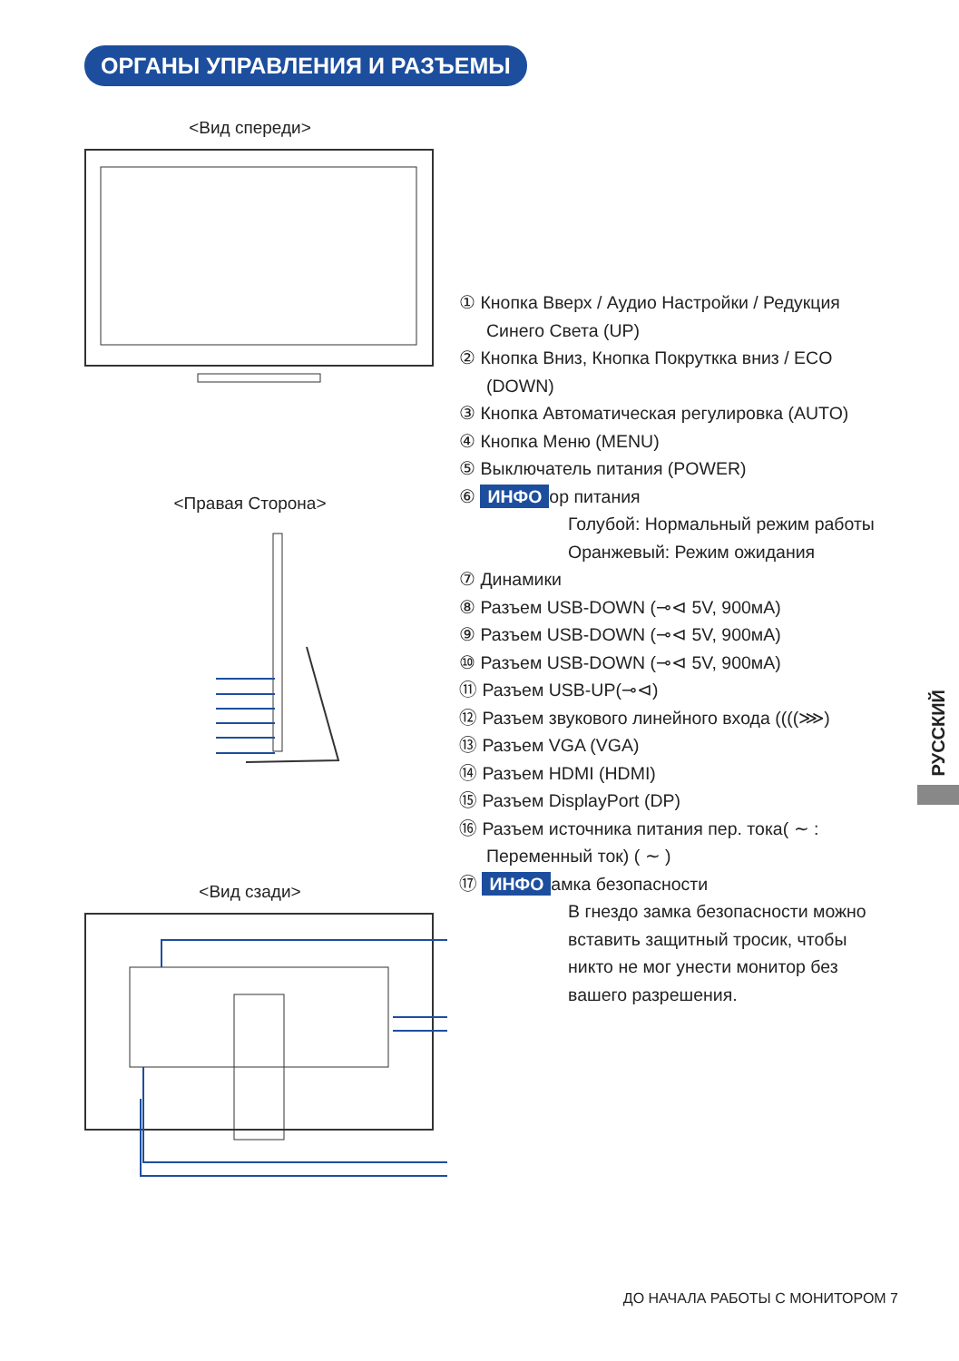ОРГАНЫ УПРАВЛЕНИЯ И РАЗЪЕМЫ
<Вид спереди>
<Правая Сторона>
<Вид сзади>
① Кнопка Вверх / Аудио Настройки / Редукция Синего Света (UP)
② Кнопка Вниз, Кнопка Покруткка вниз / ECO (DOWN)
③ Кнопка Автоматическая регулировка (AUTO)
④ Кнопка Меню (MENU)
⑤ Выключатель питания (POWER)
⑥ ИНФО ор питания
Голубой: Нормальный режим работы
Оранжевый: Режим ожидания
⑦ Динамики
⑧ Разъем USB-DOWN (⊸⊲ 5V, 900мА)
⑨ Разъем USB-DOWN (⊸⊲ 5V, 900мА)
⑩ Разъем USB-DOWN (⊸⊲ 5V, 900мА)
⑪ Разъем USB-UP(⊸⊲)
⑫ Разъем звукового линейного входа ((((⋙)
⑬ Разъем VGA (VGA)
⑭ Разъем HDMI (HDMI)
⑮ Разъем DisplayPort (DP)
⑯ Разъем источника питания пер. тока( ∼ : Переменный ток) ( ∼ )
⑰ ИНФО амка безопасности
В гнездо замка безопасности можно вставить защитный тросик, чтобы никто не мог унести монитор без вашего разрешения.
РУССКИЙ
ДО НАЧАЛА РАБОТЫ С МОНИТОРОМ 7